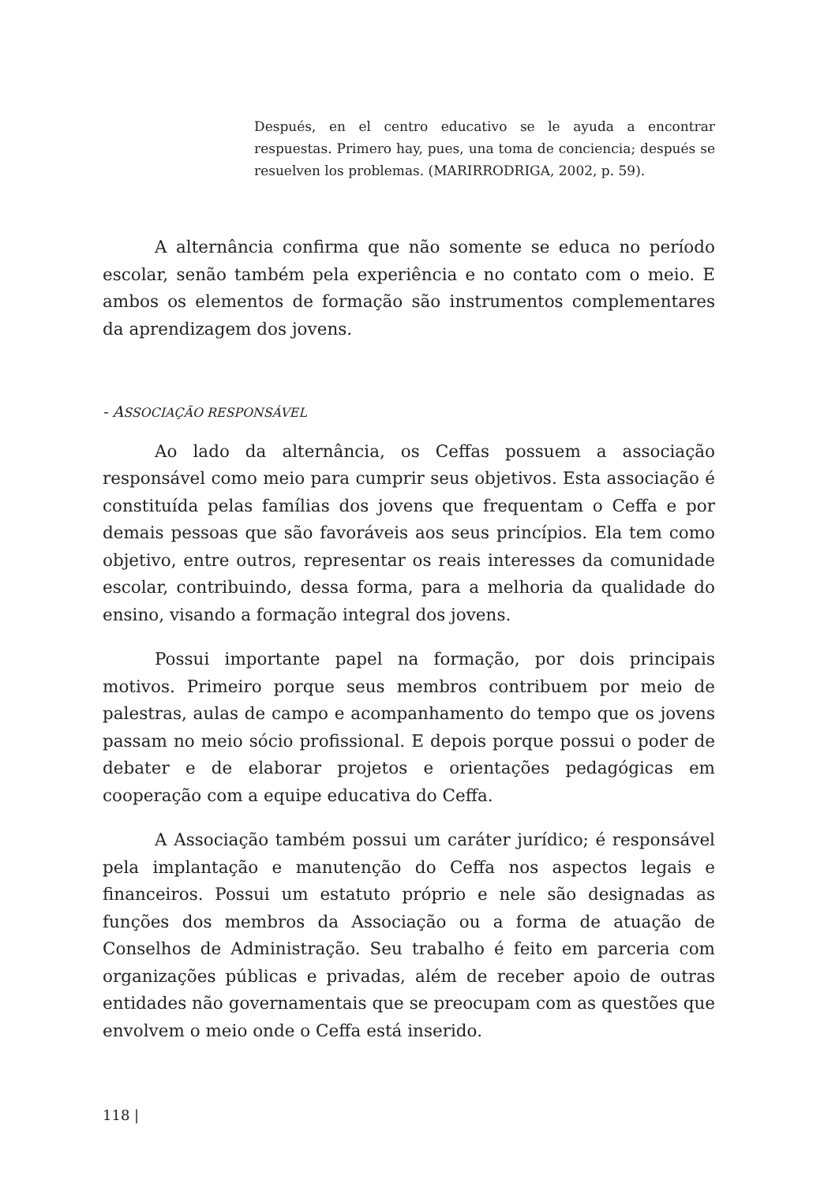Después, en el centro educativo se le ayuda a encontrar respuestas. Primero hay, pues, una toma de conciencia; después se resuelven los problemas. (MARIRRODRIGA, 2002, p. 59).
A alternância confirma que não somente se educa no período escolar, senão também pela experiência e no contato com o meio. E ambos os elementos de formação são instrumentos complementares da aprendizagem dos jovens.
- ASSOCIAÇÃO RESPONSÁVEL
Ao lado da alternância, os Ceffas possuem a associação responsável como meio para cumprir seus objetivos. Esta associação é constituída pelas famílias dos jovens que frequentam o Ceffa e por demais pessoas que são favoráveis aos seus princípios. Ela tem como objetivo, entre outros, representar os reais interesses da comunidade escolar, contribuindo, dessa forma, para a melhoria da qualidade do ensino, visando a formação integral dos jovens.
Possui importante papel na formação, por dois principais motivos. Primeiro porque seus membros contribuem por meio de palestras, aulas de campo e acompanhamento do tempo que os jovens passam no meio sócio profissional. E depois porque possui o poder de debater e de elaborar projetos e orientações pedagógicas em cooperação com a equipe educativa do Ceffa.
A Associação também possui um caráter jurídico; é responsável pela implantação e manutenção do Ceffa nos aspectos legais e financeiros. Possui um estatuto próprio e nele são designadas as funções dos membros da Associação ou a forma de atuação de Conselhos de Administração. Seu trabalho é feito em parceria com organizações públicas e privadas, além de receber apoio de outras entidades não governamentais que se preocupam com as questões que envolvem o meio onde o Ceffa está inserido.
118 |